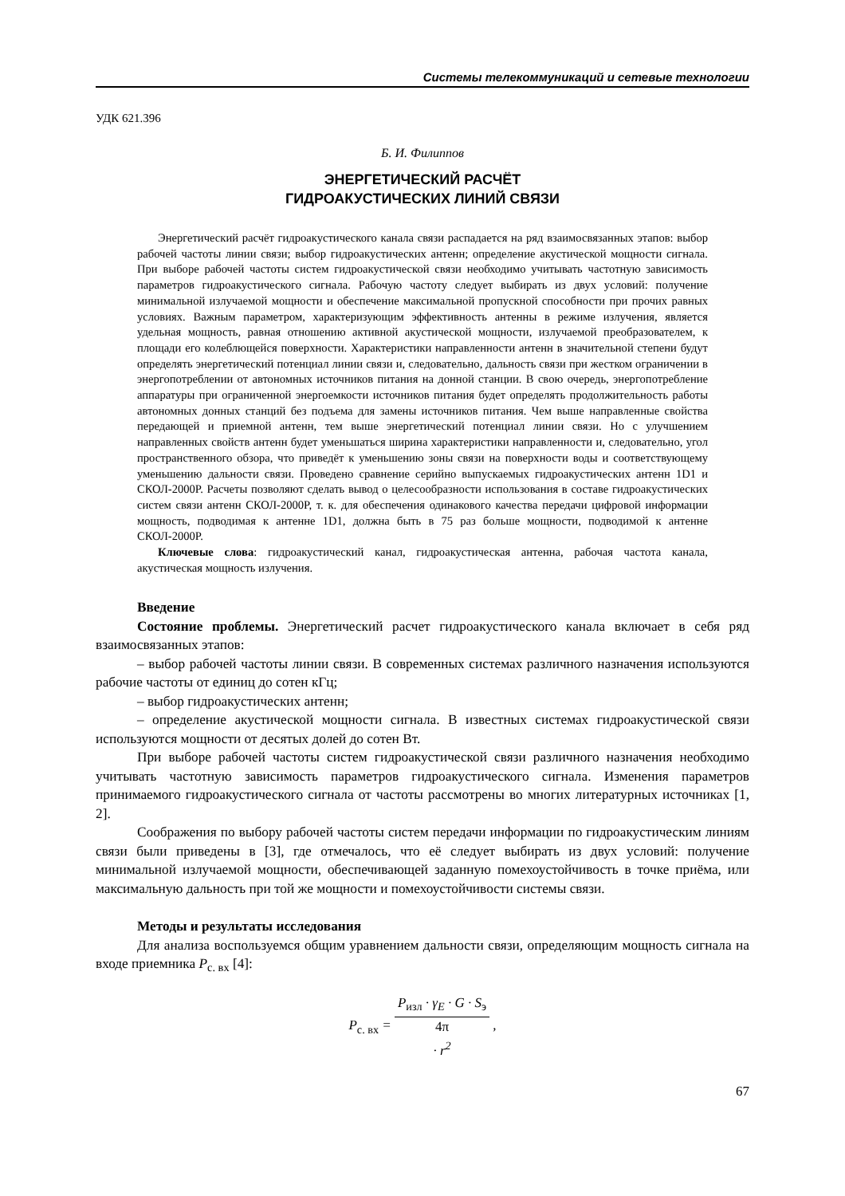Системы телекоммуникаций и сетевые технологии
УДК 621.396
Б. И. Филиппов
ЭНЕРГЕТИЧЕСКИЙ РАСЧЁТ
ГИДРОАКУСТИЧЕСКИХ ЛИНИЙ СВЯЗИ
Энергетический расчёт гидроакустического канала связи распадается на ряд взаимосвязанных этапов: выбор рабочей частоты линии связи; выбор гидроакустических антенн; определение акустической мощности сигнала. При выборе рабочей частоты систем гидроакустической связи необходимо учитывать частотную зависимость параметров гидроакустического сигнала. Рабочую частоту следует выбирать из двух условий: получение минимальной излучаемой мощности и обеспечение максимальной пропускной способности при прочих равных условиях. Важным параметром, характеризующим эффективность антенны в режиме излучения, является удельная мощность, равная отношению активной акустической мощности, излучаемой преобразователем, к площади его колеблющейся поверхности. Характеристики направленности антенн в значительной степени будут определять энергетический потенциал линии связи и, следовательно, дальность связи при жестком ограничении в энергопотреблении от автономных источников питания на донной станции. В свою очередь, энергопотребление аппаратуры при ограниченной энергоемкости источников питания будет определять продолжительность работы автономных донных станций без подъема для замены источников питания. Чем выше направленные свойства передающей и приемной антенн, тем выше энергетический потенциал линии связи. Но с улучшением направленных свойств антенн будет уменьшаться ширина характеристики направленности и, следовательно, угол пространственного обзора, что приведёт к уменьшению зоны связи на поверхности воды и соответствующему уменьшению дальности связи. Проведено сравнение серийно выпускаемых гидроакустических антенн 1D1 и СКОЛ-2000Р. Расчеты позволяют сделать вывод о целесообразности использования в составе гидроакустических систем связи антенн СКОЛ-2000Р, т. к. для обеспечения одинакового качества передачи цифровой информации мощность, подводимая к антенне 1D1, должна быть в 75 раз больше мощности, подводимой к антенне СКОЛ-2000Р.
Ключевые слова: гидроакустический канал, гидроакустическая антенна, рабочая частота канала, акустическая мощность излучения.
Введение
Состояние проблемы. Энергетический расчет гидроакустического канала включает в себя ряд взаимосвязанных этапов:
– выбор рабочей частоты линии связи. В современных системах различного назначения используются рабочие частоты от единиц до сотен кГц;
– выбор гидроакустических антенн;
– определение акустической мощности сигнала. В известных системах гидроакустической связи используются мощности от десятых долей до сотен Вт.
При выборе рабочей частоты систем гидроакустической связи различного назначения необходимо учитывать частотную зависимость параметров гидроакустического сигнала. Изменения параметров принимаемого гидроакустического сигнала от частоты рассмотрены во многих литературных источниках [1, 2].
Соображения по выбору рабочей частоты систем передачи информации по гидроакустическим линиям связи были приведены в [3], где отмечалось, что её следует выбирать из двух условий: получение минимальной излучаемой мощности, обеспечивающей заданную помехоустойчивость в точке приёма, или максимальную дальность при той же мощности и помехоустойчивости системы связи.
Методы и результаты исследования
Для анализа воспользуемся общим уравнением дальности связи, определяющим мощность сигнала на входе приемника P<sub>с. вх</sub> [4]:
P<sub>с. вх</sub> = P<sub>изл</sub> · γ<sub>E</sub> · G · S<sub>э</sub> 4π
· r<sup>2</sup> ,
67